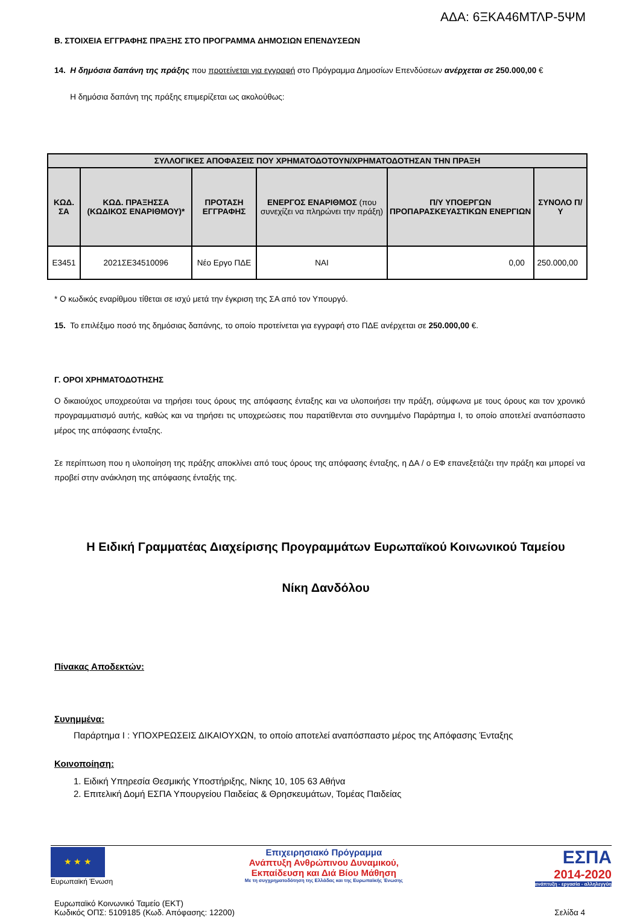ΑΔΑ: 6ΞΚΑ46ΜΤΛΡ-5ΨΜ
Β. ΣΤΟΙΧΕΙΑ ΕΓΓΡΑΦΗΣ ΠΡΑΞΗΣ ΣΤΟ ΠΡΟΓΡΑΜΜΑ ΔΗΜΟΣΙΩΝ ΕΠΕΝΔΥΣΕΩΝ
14. Η δημόσια δαπάνη της πράξης που προτείνεται για εγγραφή στο Πρόγραμμα Δημοσίων Επενδύσεων ανέρχεται σε 250.000,00 €
Η δημόσια δαπάνη της πράξης επιμερίζεται ως ακολούθως:
| ΣΥΛΛΟΓΙΚΕΣ ΑΠΟΦΑΣΕΙΣ ΠΟΥ ΧΡΗΜΑΤΟΔΟΤΟΥΝ/ΧΡΗΜΑΤΟΔΟΤΗΣΑΝ ΤΗΝ ΠΡΑΞΗ | | | | | |
| --- | --- | --- | --- | --- | --- |
| ΚΩΔ. ΣΑ | ΚΩΔ. ΠΡΑΞΗΣΣΑ (ΚΩΔΙΚΟΣ ΕΝΑΡΙΘΜΟΥ)* | ΠΡΟΤΑΣΗ ΕΓΓΡΑΦΗΣ | ΕΝΕΡΓΟΣ ΕΝΑΡΙΘΜΟΣ (που συνεχίζει να πληρώνει την πράξη) | Π/Υ ΥΠΟΕΡΓΩΝ ΠΡΟΠΑΡΑΣΚΕΥΑΣΤΙΚΩΝ ΕΝΕΡΓΙΩΝ | ΣΥΝΟΛΟ Π/Υ |
| Ε3451 | 2021ΣΕ34510096 | Νέο Εργο ΠΔΕ | ΝΑΙ | 0,00 | 250.000,00 |
* Ο κωδικός εναρίθμου τίθεται σε ισχύ μετά την έγκριση της ΣΑ από τον Υπουργό.
15. Το επιλέξιμο ποσό της δημόσιας δαπάνης, το οποίο προτείνεται για εγγραφή στο ΠΔΕ ανέρχεται σε 250.000,00 €.
Γ. ΟΡΟΙ ΧΡΗΜΑΤΟΔΟΤΗΣΗΣ
Ο δικαιούχος υποχρεούται να τηρήσει τους όρους της απόφασης ένταξης και να υλοποιήσει την πράξη, σύμφωνα με τους όρους και τον χρονικό προγραμματισμό αυτής, καθώς και να τηρήσει τις υποχρεώσεις που παρατίθενται στο συνημμένο Παράρτημα Ι, το οποίο αποτελεί αναπόσπαστο μέρος της απόφασης ένταξης.
Σε περίπτωση που η υλοποίηση της πράξης αποκλίνει από τους όρους της απόφασης ένταξης, η ΔΑ / ο ΕΦ επανεξετάζει την πράξη και μπορεί να προβεί στην ανάκληση της απόφασης ένταξής της.
Η Ειδική Γραμματέας Διαχείρισης Προγραμμάτων Ευρωπαϊκού Κοινωνικού Ταμείου
Νίκη Δανδόλου
Πίνακας Αποδεκτών:
Συνημμένα:
Παράρτημα Ι : ΥΠΟΧΡΕΩΣΕΙΣ ΔΙΚΑΙΟΥΧΩΝ, το οποίο αποτελεί αναπόσπαστο μέρος της Απόφασης Ένταξης
Κοινοποίηση:
1. Ειδική Υπηρεσία Θεσμικής Υποστήριξης, Νίκης 10, 105 63 Αθήνα
2. Επιτελική Δομή ΕΣΠΑ Υπουργείου Παιδείας & Θρησκευμάτων, Τομέας Παιδείας
★ ★ ★
Ευρωπαϊκή Ένωση
Επιχειρησιακό Πρόγραμμα
Ανάπτυξη Ανθρώπινου Δυναμικού,
Εκπαίδευση και Διά Βίου Μάθηση
Με τη συγχρηματοδότηση της Ελλάδας και της Ευρωπαϊκής Ένωσης
ΕΣΠΑ
2014-2020
ανάπτυξη - εργασία - αλληλεγγύη
Ευρωπαϊκό Κοινωνικό Ταμείο (ΕΚΤ)
Κωδικός ΟΠΣ: 5109185 (Κωδ. Απόφασης: 12200)
Σελίδα 4